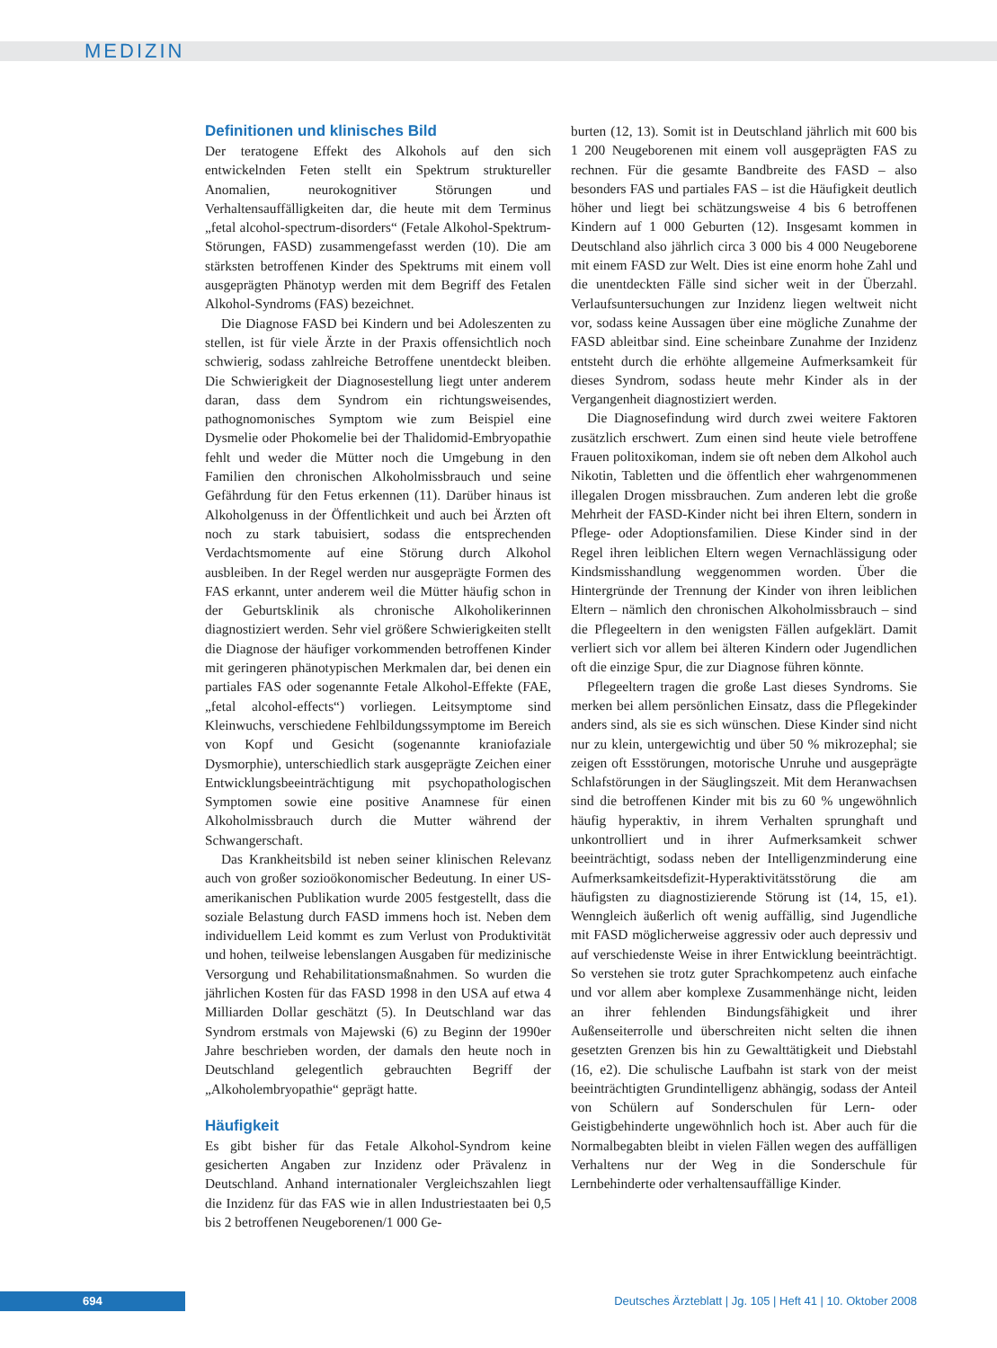MEDIZIN
Definitionen und klinisches Bild
Der teratogene Effekt des Alkohols auf den sich entwickelnden Feten stellt ein Spektrum struktureller Anomalien, neurokognitiver Störungen und Verhaltensauffälligkeiten dar, die heute mit dem Terminus „fetal alcohol-spectrum-disorders“ (Fetale Alkohol-Spektrum-Störungen, FASD) zusammengefasst werden (10). Die am stärksten betroffenen Kinder des Spektrums mit einem voll ausgeprägten Phänotyp werden mit dem Begriff des Fetalen Alkohol-Syndroms (FAS) bezeichnet.
Die Diagnose FASD bei Kindern und bei Adoleszenten zu stellen, ist für viele Ärzte in der Praxis offensichtlich noch schwierig, sodass zahlreiche Betroffene unentdeckt bleiben. Die Schwierigkeit der Diagnosestellung liegt unter anderem daran, dass dem Syndrom ein richtungsweisendes, pathognomonisches Symptom wie zum Beispiel eine Dysmelie oder Phokomelie bei der Thalidomid-Embryopathie fehlt und weder die Mütter noch die Umgebung in den Familien den chronischen Alkoholmissbrauch und seine Gefährdung für den Fetus erkennen (11). Darüber hinaus ist Alkoholgenuss in der Öffentlichkeit und auch bei Ärzten oft noch zu stark tabuisiert, sodass die entsprechenden Verdachtsmomente auf eine Störung durch Alkohol ausbleiben. In der Regel werden nur ausgeprägte Formen des FAS erkannt, unter anderem weil die Mütter häufig schon in der Geburtsklinik als chronische Alkoholikerinnen diagnostiziert werden. Sehr viel größere Schwierigkeiten stellt die Diagnose der häufiger vorkommenden betroffenen Kinder mit geringeren phänotypischen Merkmalen dar, bei denen ein partiales FAS oder sogenannte Fetale Alkohol-Effekte (FAE, „fetal alcohol-effects“) vorliegen. Leitsymptome sind Kleinwuchs, verschiedene Fehlbildungssymptome im Bereich von Kopf und Gesicht (sogenannte kraniofaziale Dysmorphie), unterschiedlich stark ausgeprägte Zeichen einer Entwicklungsbeeinträchtigung mit psychopathologischen Symptomen sowie eine positive Anamnese für einen Alkoholmissbrauch durch die Mutter während der Schwangerschaft.
Das Krankheitsbild ist neben seiner klinischen Relevanz auch von großer sozioökonomischer Bedeutung. In einer US-amerikanischen Publikation wurde 2005 festgestellt, dass die soziale Belastung durch FASD immens hoch ist. Neben dem individuellem Leid kommt es zum Verlust von Produktivität und hohen, teilweise lebenslangen Ausgaben für medizinische Versorgung und Rehabilitationsmaßnahmen. So wurden die jährlichen Kosten für das FASD 1998 in den USA auf etwa 4 Milliarden Dollar geschätzt (5). In Deutschland war das Syndrom erstmals von Majewski (6) zu Beginn der 1990er Jahre beschrieben worden, der damals den heute noch in Deutschland gelegentlich gebrauchten Begriff der „Alkoholembryopathie“ geprägt hatte.
Häufigkeit
Es gibt bisher für das Fetale Alkohol-Syndrom keine gesicherten Angaben zur Inzidenz oder Prävalenz in Deutschland. Anhand internationaler Vergleichszahlen liegt die Inzidenz für das FAS wie in allen Industriestaaten bei 0,5 bis 2 betroffenen Neugeborenen/1 000 Ge-
burten (12, 13). Somit ist in Deutschland jährlich mit 600 bis 1 200 Neugeborenen mit einem voll ausgeprägten FAS zu rechnen. Für die gesamte Bandbreite des FASD – also besonders FAS und partiales FAS – ist die Häufigkeit deutlich höher und liegt bei schätzungsweise 4 bis 6 betroffenen Kindern auf 1 000 Geburten (12). Insgesamt kommen in Deutschland also jährlich circa 3 000 bis 4 000 Neugeborene mit einem FASD zur Welt. Dies ist eine enorm hohe Zahl und die unentdeckten Fälle sind sicher weit in der Überzahl. Verlaufsuntersuchungen zur Inzidenz liegen weltweit nicht vor, sodass keine Aussagen über eine mögliche Zunahme der FASD ableitbar sind. Eine scheinbare Zunahme der Inzidenz entsteht durch die erhöhte allgemeine Aufmerksamkeit für dieses Syndrom, sodass heute mehr Kinder als in der Vergangenheit diagnostiziert werden.
Die Diagnosefindung wird durch zwei weitere Faktoren zusätzlich erschwert. Zum einen sind heute viele betroffene Frauen politoxikoman, indem sie oft neben dem Alkohol auch Nikotin, Tabletten und die öffentlich eher wahrgenommenen illegalen Drogen missbrauchen. Zum anderen lebt die große Mehrheit der FASD-Kinder nicht bei ihren Eltern, sondern in Pflege- oder Adoptionsfamilien. Diese Kinder sind in der Regel ihren leiblichen Eltern wegen Vernachlässigung oder Kindsmisshandlung weggenommen worden. Über die Hintergründe der Trennung der Kinder von ihren leiblichen Eltern – nämlich den chronischen Alkoholmissbrauch – sind die Pflegeeltern in den wenigsten Fällen aufgeklärt. Damit verliert sich vor allem bei älteren Kindern oder Jugendlichen oft die einzige Spur, die zur Diagnose führen könnte.
Pflegeeltern tragen die große Last dieses Syndroms. Sie merken bei allem persönlichen Einsatz, dass die Pflegekinder anders sind, als sie es sich wünschen. Diese Kinder sind nicht nur zu klein, untergewichtig und über 50 % mikrozephal; sie zeigen oft Essstörungen, motorische Unruhe und ausgeprägte Schlafstörungen in der Säuglingszeit. Mit dem Heranwachsen sind die betroffenen Kinder mit bis zu 60 % ungewöhnlich häufig hyperaktiv, in ihrem Verhalten sprunghaft und unkontrolliert und in ihrer Aufmerksamkeit schwer beeinträchtigt, sodass neben der Intelligenzminderung eine Aufmerksamkeitsdefizit-Hyperaktivitätsstörung die am häufigsten zu diagnostizierende Störung ist (14, 15, e1). Wenngleich äußerlich oft wenig auffällig, sind Jugendliche mit FASD möglicherweise aggressiv oder auch depressiv und auf verschiedenste Weise in ihrer Entwicklung beeinträchtigt. So verstehen sie trotz guter Sprachkompetenz auch einfache und vor allem aber komplexe Zusammenhänge nicht, leiden an ihrer fehlenden Bindungsfähigkeit und ihrer Außenseiterrolle und überschreiten nicht selten die ihnen gesetzten Grenzen bis hin zu Gewalttätigkeit und Diebstahl (16, e2). Die schulische Laufbahn ist stark von der meist beeinträchtigten Grundintelligenz abhängig, sodass der Anteil von Schülern auf Sonderschulen für Lern- oder Geistigbehinderte ungewöhnlich hoch ist. Aber auch für die Normalbegabten bleibt in vielen Fällen wegen des auffälligen Verhaltens nur der Weg in die Sonderschule für Lernbehinderte oder verhaltensauffällige Kinder.
694
Deutsches Ärzteblatt | Jg. 105 | Heft 41 | 10. Oktober 2008